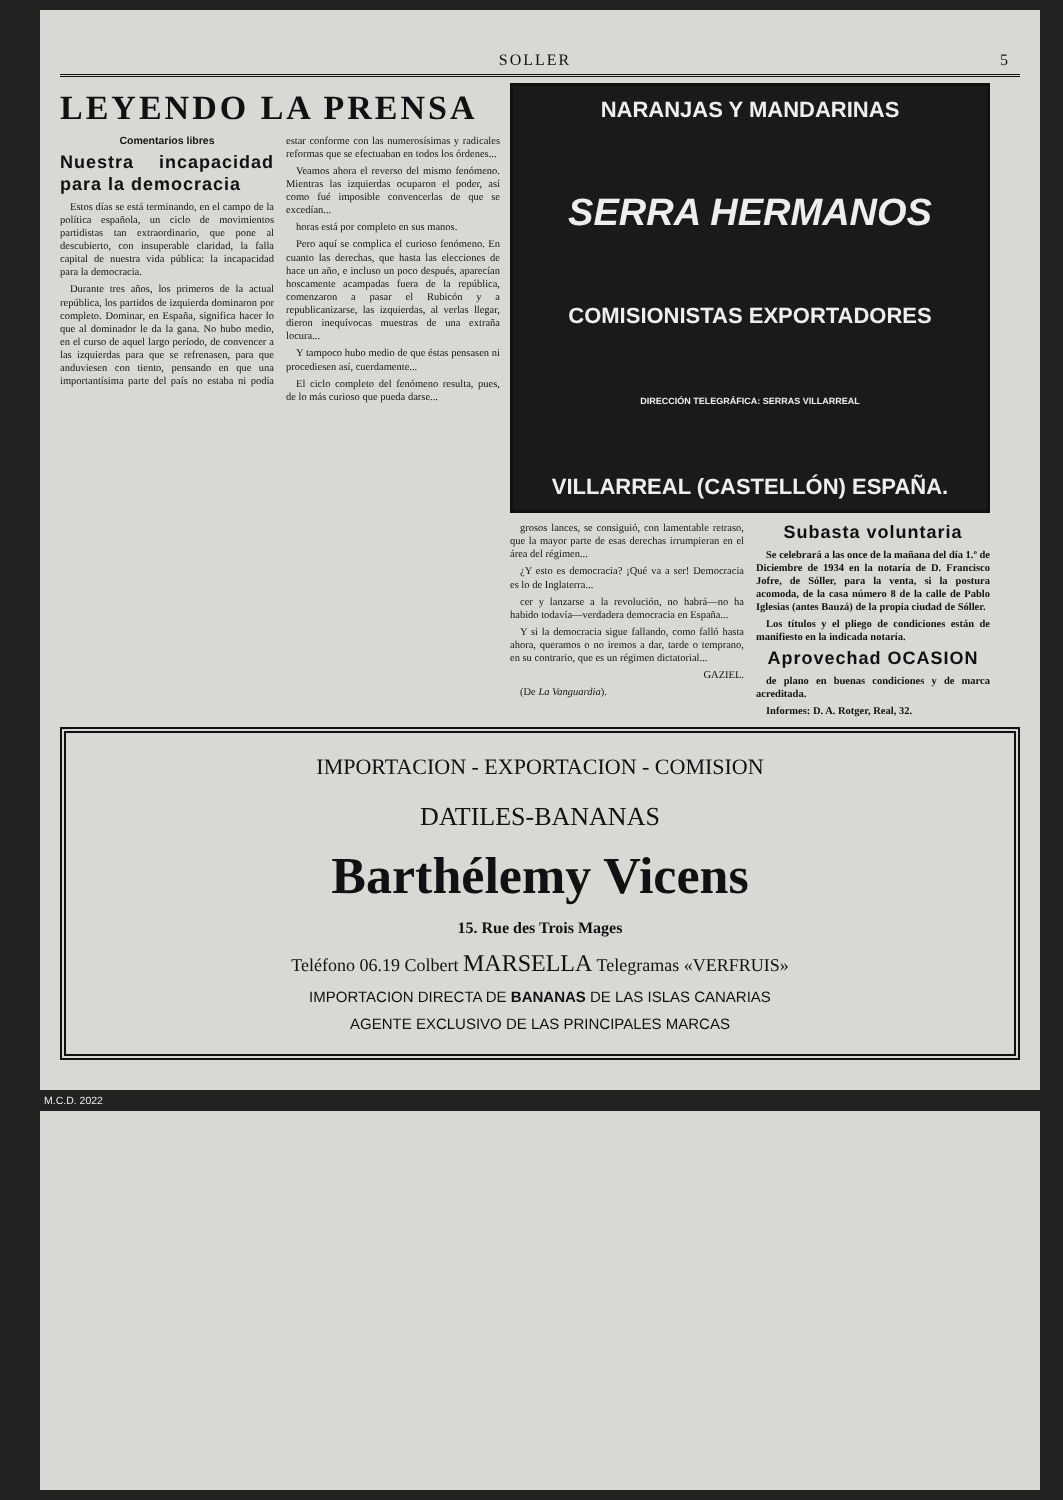SOLLER 5
LEYENDO LA PRENSA
Comentarios libres
Nuestra incapacidad para la democracia
Estos días se está terminando, en el campo de la política española, un ciclo de movimientos partidistas tan extraordinario, que pone al descubierto, con insuperable claridad, la falla capital de nuestra vida pública: la incapacidad para la democracia.
Durante tres años, los primeros de la actual república, los partidos de izquierda dominaron por completo. Dominar, en España, significa hacer lo que al dominador le da la gana. No hubo medio, en el curso de aquel largo período, de convencer a las izquierdas para que se refrenasen, para que anduviesen con tiento, pensando en que una importantísima parte del país no estaba ni podía estar conforme con las numerosísimas y radicales reformas que se efectuaban en todos los órdenes...
Veamos ahora el reverso del mismo fenómeno. Mientras las izquierdas ocuparon el poder, así como fué imposible convencerlas de que se excedían...
horas está por completo en sus manos.
Pero aquí se complica el curioso fenómeno. En cuanto las derechas, que hasta las elecciones de hace un año, e incluso un poco después, aparecían hoscamente acampadas fuera de la república, comenzaron a pasar el Rubicón y a republicanizarse, las izquierdas, al verlas llegar, dieron inequívocas muestras de una extraña locura...
Y tampoco hubo medio de que éstas pensasen ni procediesen así, cuerdamente...
El ciclo completo del fenómeno resulta, pues, de lo más curioso que pueda darse...
NARANJAS Y MANDARINAS
SERRA HERMANOS
COMISIONISTAS EXPORTADORES
DIRECCIÓN TELEGRÁFICA: SERRAS VILLARREAL
VILLARREAL (CASTELLÓN) ESPAÑA.
grosos lances, se consiguió, con lamentable retraso, que la mayor parte de esas derechas irrumpieran en el área del régimen...
¿Y esto es democracia? ¡Qué va a ser! Democracia es lo de Inglaterra...
cer y lanzarse a la revolución, no habrá—no ha habido todavía—verdadera democracia en España...
Y si la democracia sigue fallando, como falló hasta ahora, queramos o no iremos a dar, tarde o temprano, en su contrario, que es un régimen dictatorial...
GAZIEL.
(De La Vanguardia).
Subasta voluntaria
Se celebrará a las once de la mañana del día 1.º de Diciembre de 1934 en la notaría de D. Francisco Jofre, de Sóller, para la venta, si la postura acomoda, de la casa número 8 de la calle de Pablo Iglesias (antes Bauzá) de la propia ciudad de Sóller.
Los títulos y el pliego de condiciones están de manifiesto en la indicada notaría.
Aprovechad OCASION
de plano en buenas condiciones y de marca acreditada.
Informes: D. A. Rotger, Real, 32.
IMPORTACION - EXPORTACION - COMISION
DATILES-BANANAS
Barthélemy Vicens
15. Rue des Trois Mages
Teléfono 06.19 Colbert MARSELLA Telegramas «VERFRUIS»
IMPORTACION DIRECTA DE BANANAS DE LAS ISLAS CANARIAS
AGENTE EXCLUSIVO DE LAS PRINCIPALES MARCAS
M.C.D. 2022